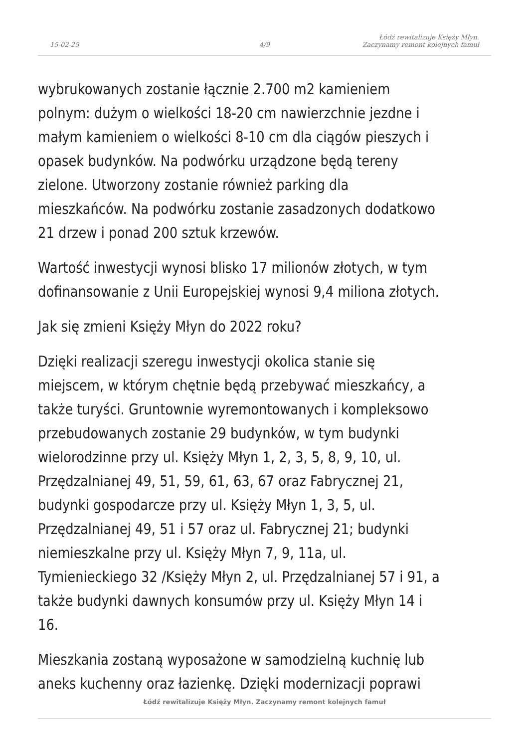15-02-25
4/9
Łódź rewitalizuje Księży Młyn.
Zaczynamy remont kolejnych famuł
wybrukowanych zostanie łącznie 2.700 m2 kamieniem
polnym: dużym o wielkości 18-20 cm nawierzchnie jezdne i
małym kamieniem o wielkości 8-10 cm dla ciągów pieszych i
opasek budynków. Na podwórku urządzone będą tereny
zielone. Utworzony zostanie również parking dla
mieszkańców. Na podwórku zostanie zasadzonych dodatkowo
21 drzew i ponad 200 sztuk krzewów.
Wartość inwestycji wynosi blisko 17 milionów złotych, w tym
dofinansowanie z Unii Europejskiej wynosi 9,4 miliona złotych.
Jak się zmieni Księży Młyn do 2022 roku?
Dzięki realizacji szeregu inwestycji okolica stanie się
miejscem, w którym chętnie będą przebywać mieszkańcy, a
także turyści. Gruntownie wyremontowanych i kompleksowo
przebudowanych zostanie 29 budynków, w tym budynki
wielorodzinne przy ul. Księży Młyn 1, 2, 3, 5, 8, 9, 10, ul.
Przędzalnianej 49, 51, 59, 61, 63, 67 oraz Fabrycznej 21,
budynki gospodarcze przy ul. Księży Młyn 1, 3, 5, ul.
Przędzalnianej 49, 51 i 57 oraz ul. Fabrycznej 21; budynki
niemieszkalne przy ul. Księży Młyn 7, 9, 11a, ul.
Tymienieckiego 32 /Księży Młyn 2, ul. Przędzalnianej 57 i 91, a
także budynki dawnych konsumów przy ul. Księży Młyn 14 i
16.
Mieszkania zostaną wyposażone w samodzielną kuchnię lub
aneks kuchenny oraz łazienkę. Dzięki modernizacji poprawi
Łódź rewitalizuje Księży Młyn. Zaczynamy remont kolejnych famuł